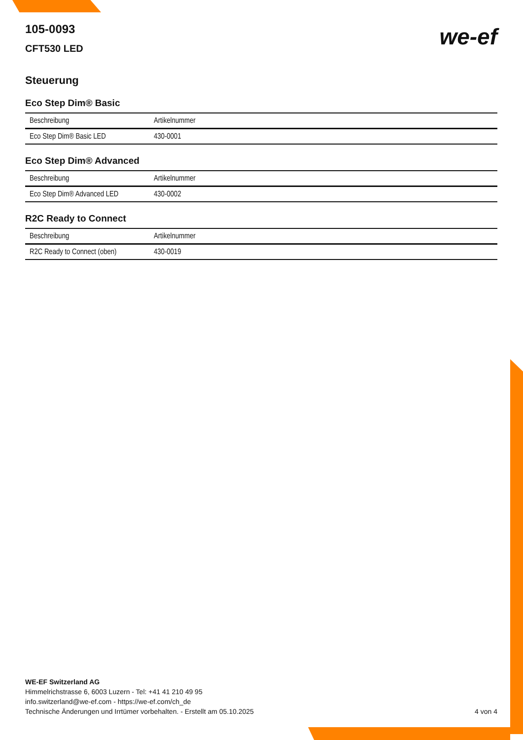we-ef
105-0093
CFT530 LED
Steuerung
Eco Step Dim® Basic
| Beschreibung | Artikelnummer |
| --- | --- |
| Eco Step Dim® Basic LED | 430-0001 |
Eco Step Dim® Advanced
| Beschreibung | Artikelnummer |
| --- | --- |
| Eco Step Dim® Advanced LED | 430-0002 |
R2C Ready to Connect
| Beschreibung | Artikelnummer |
| --- | --- |
| R2C Ready to Connect (oben) | 430-0019 |
WE-EF Switzerland AG
Himmelrichstrasse 6, 6003 Luzern - Tel: +41 41 210 49 95
info.switzerland@we-ef.com - https://we-ef.com/ch_de
4 von 4 Technische Änderungen und Irrtümer vorbehalten. - Erstellt am 05.10.2025